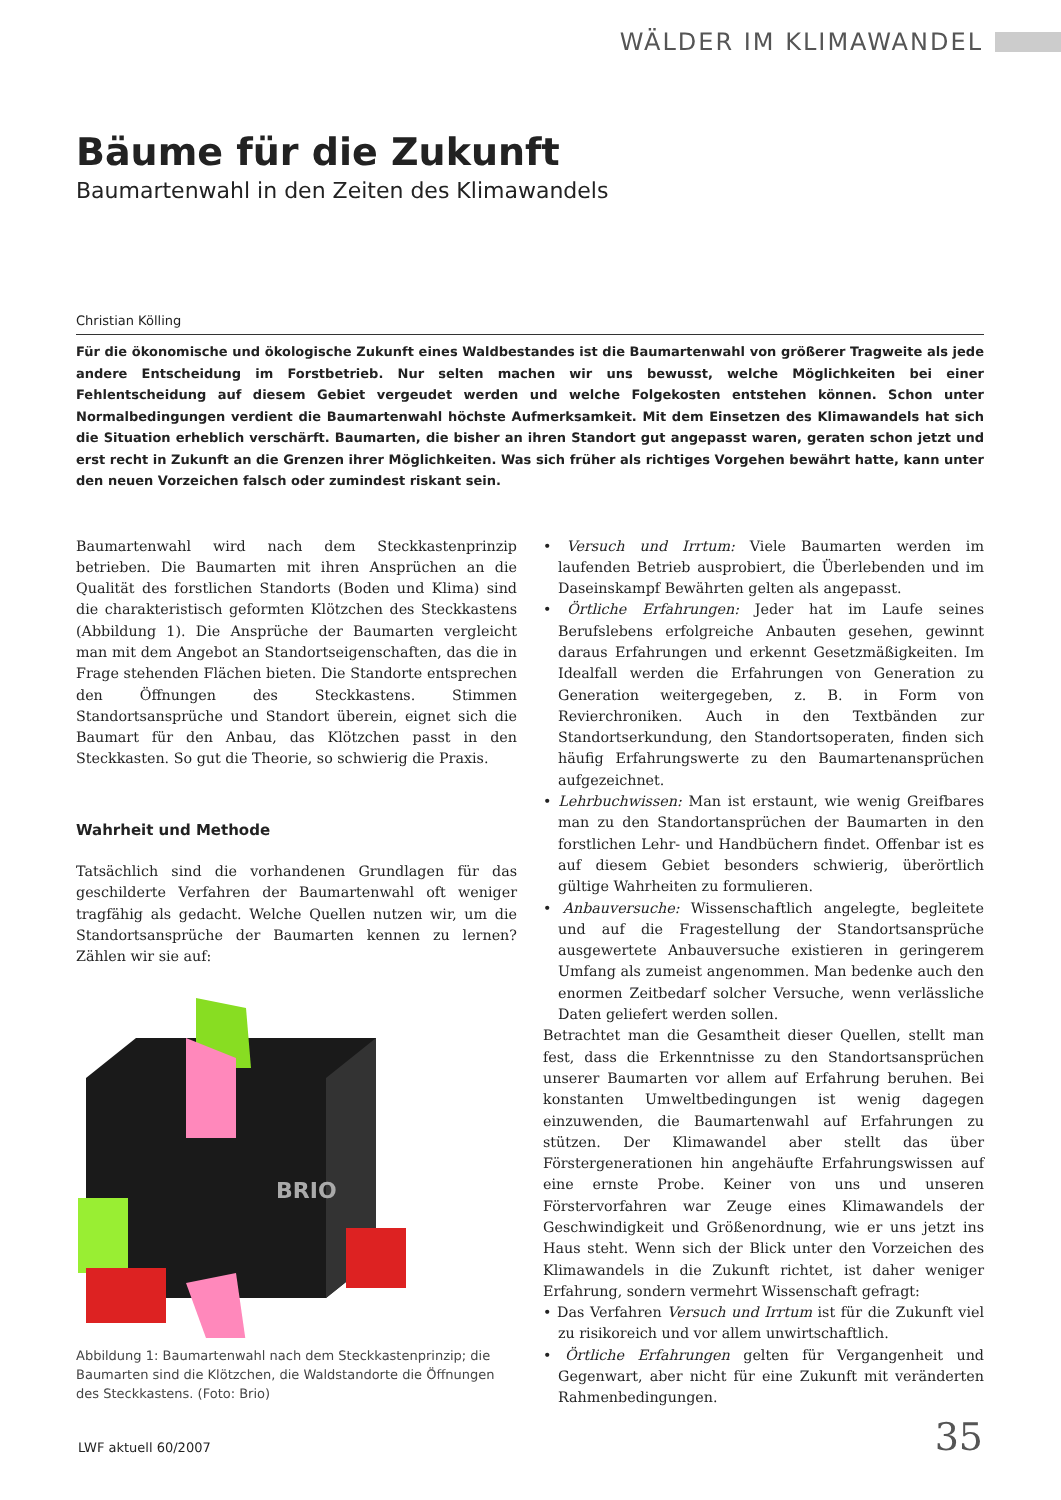WÄLDER IM KLIMAWANDEL
Bäume für die Zukunft
Baumartenwahl in den Zeiten des Klimawandels
Christian Kölling
Für die ökonomische und ökologische Zukunft eines Waldbestandes ist die Baumartenwahl von größerer Tragweite als jede andere Entscheidung im Forstbetrieb. Nur selten machen wir uns bewusst, welche Möglichkeiten bei einer Fehlentscheidung auf diesem Gebiet vergeudet werden und welche Folgekosten entstehen können. Schon unter Normalbedingungen verdient die Baumartenwahl höchste Aufmerksamkeit. Mit dem Einsetzen des Klimawandels hat sich die Situation erheblich verschärft. Baumarten, die bisher an ihren Standort gut angepasst waren, geraten schon jetzt und erst recht in Zukunft an die Grenzen ihrer Möglichkeiten. Was sich früher als richtiges Vorgehen bewährt hatte, kann unter den neuen Vorzeichen falsch oder zumindest riskant sein.
Baumartenwahl wird nach dem Steckkastenprinzip betrieben. Die Baumarten mit ihren Ansprüchen an die Qualität des forstlichen Standorts (Boden und Klima) sind die charakteristisch geformten Klötzchen des Steckkastens (Abbildung 1). Die Ansprüche der Baumarten vergleicht man mit dem Angebot an Standortseigenschaften, das die in Frage stehenden Flächen bieten. Die Standorte entsprechen den Öffnungen des Steckkastens. Stimmen Standortsansprüche und Standort überein, eignet sich die Baumart für den Anbau, das Klötzchen passt in den Steckkasten. So gut die Theorie, so schwierig die Praxis.
Wahrheit und Methode
Tatsächlich sind die vorhandenen Grundlagen für das geschilderte Verfahren der Baumartenwahl oft weniger tragfähig als gedacht. Welche Quellen nutzen wir, um die Standortsansprüche der Baumarten kennen zu lernen? Zählen wir sie auf:
BRIO
Abbildung 1: Baumartenwahl nach dem Steckkastenprinzip; die Baumarten sind die Klötzchen, die Waldstandorte die Öffnungen des Steckkastens. (Foto: Brio)
• Versuch und Irrtum: Viele Baumarten werden im laufenden Betrieb ausprobiert, die Überlebenden und im Daseinskampf Bewährten gelten als angepasst.
• Örtliche Erfahrungen: Jeder hat im Laufe seines Berufslebens erfolgreiche Anbauten gesehen, gewinnt daraus Erfahrungen und erkennt Gesetzmäßigkeiten. Im Idealfall werden die Erfahrungen von Generation zu Generation weitergegeben, z. B. in Form von Revierchroniken. Auch in den Textbänden zur Standortserkundung, den Standortsoperaten, finden sich häufig Erfahrungswerte zu den Baumartenansprüchen aufgezeichnet.
• Lehrbuchwissen: Man ist erstaunt, wie wenig Greifbares man zu den Standortansprüchen der Baumarten in den forstlichen Lehr- und Handbüchern findet. Offenbar ist es auf diesem Gebiet besonders schwierig, überörtlich gültige Wahrheiten zu formulieren.
• Anbauversuche: Wissenschaftlich angelegte, begleitete und auf die Fragestellung der Standortsansprüche ausgewertete Anbauversuche existieren in geringerem Umfang als zumeist angenommen. Man bedenke auch den enormen Zeitbedarf solcher Versuche, wenn verlässliche Daten geliefert werden sollen.
Betrachtet man die Gesamtheit dieser Quellen, stellt man fest, dass die Erkenntnisse zu den Standortsansprüchen unserer Baumarten vor allem auf Erfahrung beruhen. Bei konstanten Umweltbedingungen ist wenig dagegen einzuwenden, die Baumartenwahl auf Erfahrungen zu stützen. Der Klimawandel aber stellt das über Förstergenerationen hin angehäufte Erfahrungswissen auf eine ernste Probe. Keiner von uns und unseren Förstervorfahren war Zeuge eines Klimawandels der Geschwindigkeit und Größenordnung, wie er uns jetzt ins Haus steht. Wenn sich der Blick unter den Vorzeichen des Klimawandels in die Zukunft richtet, ist daher weniger Erfahrung, sondern vermehrt Wissenschaft gefragt:
• Das Verfahren Versuch und Irrtum ist für die Zukunft viel zu risikoreich und vor allem unwirtschaftlich.
• Örtliche Erfahrungen gelten für Vergangenheit und Gegenwart, aber nicht für eine Zukunft mit veränderten Rahmenbedingungen.
LWF aktuell 60/2007 35